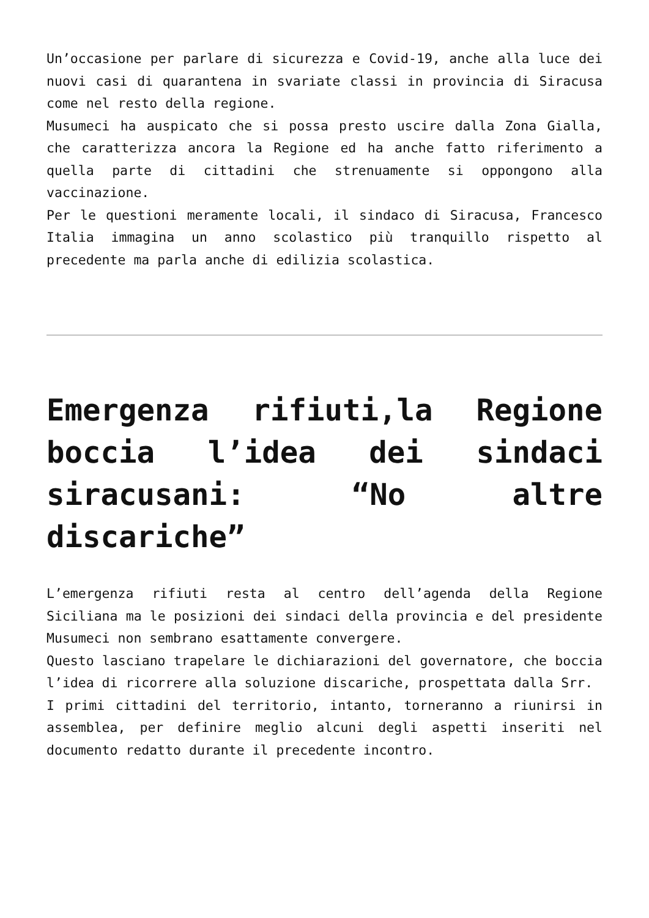Un’occasione per parlare di sicurezza e Covid-19, anche alla luce dei nuovi casi di quarantena in svariate classi in provincia di Siracusa come nel resto della regione.
Musumeci ha auspicato che si possa presto uscire dalla Zona Gialla, che caratterizza ancora la Regione ed ha anche fatto riferimento a quella parte di cittadini che strenuamente si oppongono alla vaccinazione.
Per le questioni meramente locali, il sindaco di Siracusa, Francesco Italia immagina un anno scolastico più tranquillo rispetto al precedente ma parla anche di edilizia scolastica.
Emergenza rifiuti,la Regione boccia l’idea dei sindaci siracusani: “No altre discariche”
L’emergenza rifiuti resta al centro dell’agenda della Regione Siciliana ma le posizioni dei sindaci della provincia e del presidente Musumeci non sembrano esattamente convergere.
Questo lasciano trapelare le dichiarazioni del governatore, che boccia l’idea di ricorrere alla soluzione discariche, prospettata dalla Srr.
I primi cittadini del territorio, intanto, torneranno a riunirsi in assemblea, per definire meglio alcuni degli aspetti inseriti nel documento redatto durante il precedente incontro.